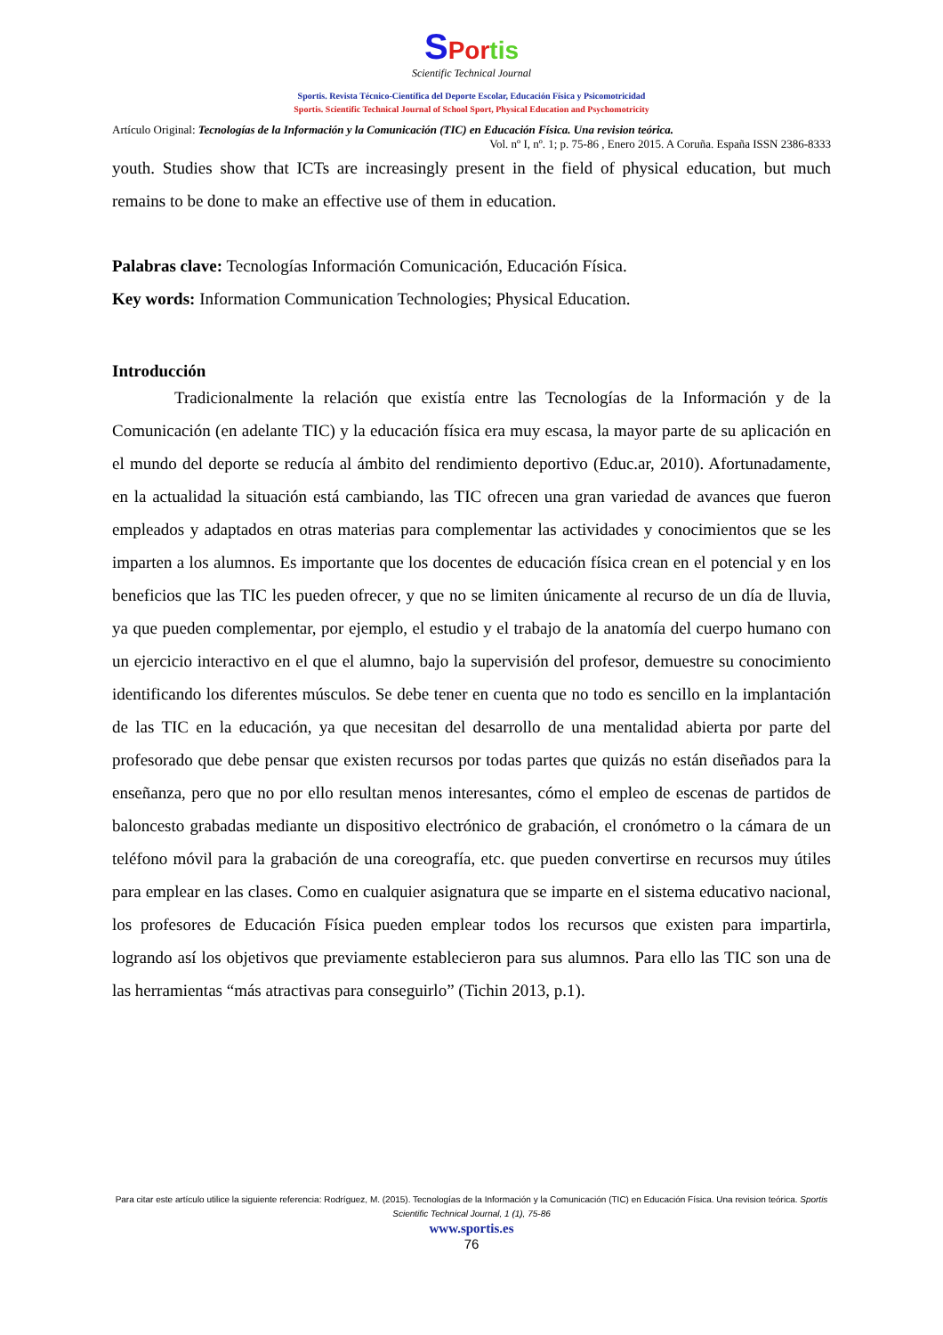SPor tis
Scientific Technical Journal
Sportis. Revista Técnico-Científica del Deporte Escolar, Educación Física y Psicomotricidad
Sportis. Scientific Technical Journal of School Sport, Physical Education and Psychomotricity
Artículo Original: Tecnologías de la Información y la Comunicación (TIC) en Educación Física. Una revision teórica.
Vol. nº I, nº. 1; p. 75-86 , Enero 2015. A Coruña. España ISSN 2386-8333
youth. Studies show that ICTs are increasingly present in the field of physical education, but much remains to be done to make an effective use of them in education.
Palabras clave: Tecnologías Información Comunicación, Educación Física.
Key words: Information Communication Technologies; Physical Education.
Introducción
Tradicionalmente la relación que existía entre las Tecnologías de la Información y de la Comunicación (en adelante TIC) y la educación física era muy escasa, la mayor parte de su aplicación en el mundo del deporte se reducía al ámbito del rendimiento deportivo (Educ.ar, 2010). Afortunadamente, en la actualidad la situación está cambiando, las TIC ofrecen una gran variedad de avances que fueron empleados y adaptados en otras materias para complementar las actividades y conocimientos que se les imparten a los alumnos. Es importante que los docentes de educación física crean en el potencial y en los beneficios que las TIC les pueden ofrecer, y que no se limiten únicamente al recurso de un día de lluvia, ya que pueden complementar, por ejemplo, el estudio y el trabajo de la anatomía del cuerpo humano con un ejercicio interactivo en el que el alumno, bajo la supervisión del profesor, demuestre su conocimiento identificando los diferentes músculos. Se debe tener en cuenta que no todo es sencillo en la implantación de las TIC en la educación, ya que necesitan del desarrollo de una mentalidad abierta por parte del profesorado que debe pensar que existen recursos por todas partes que quizás no están diseñados para la enseñanza, pero que no por ello resultan menos interesantes, cómo el empleo de escenas de partidos de baloncesto grabadas mediante un dispositivo electrónico de grabación, el cronómetro o la cámara de un teléfono móvil para la grabación de una coreografía, etc. que pueden convertirse en recursos muy útiles para emplear en las clases. Como en cualquier asignatura que se imparte en el sistema educativo nacional, los profesores de Educación Física pueden emplear todos los recursos que existen para impartirla, logrando así los objetivos que previamente establecieron para sus alumnos. Para ello las TIC son una de las herramientas “más atractivas para conseguirlo” (Tichin 2013, p.1).
Para citar este artículo utilice la siguiente referencia: Rodríguez, M. (2015). Tecnologías de la Información y la Comunicación (TIC) en Educación Física. Una revision teórica. Sportis Scientific Technical Journal, 1 (1), 75-86
www.sportis.es
76